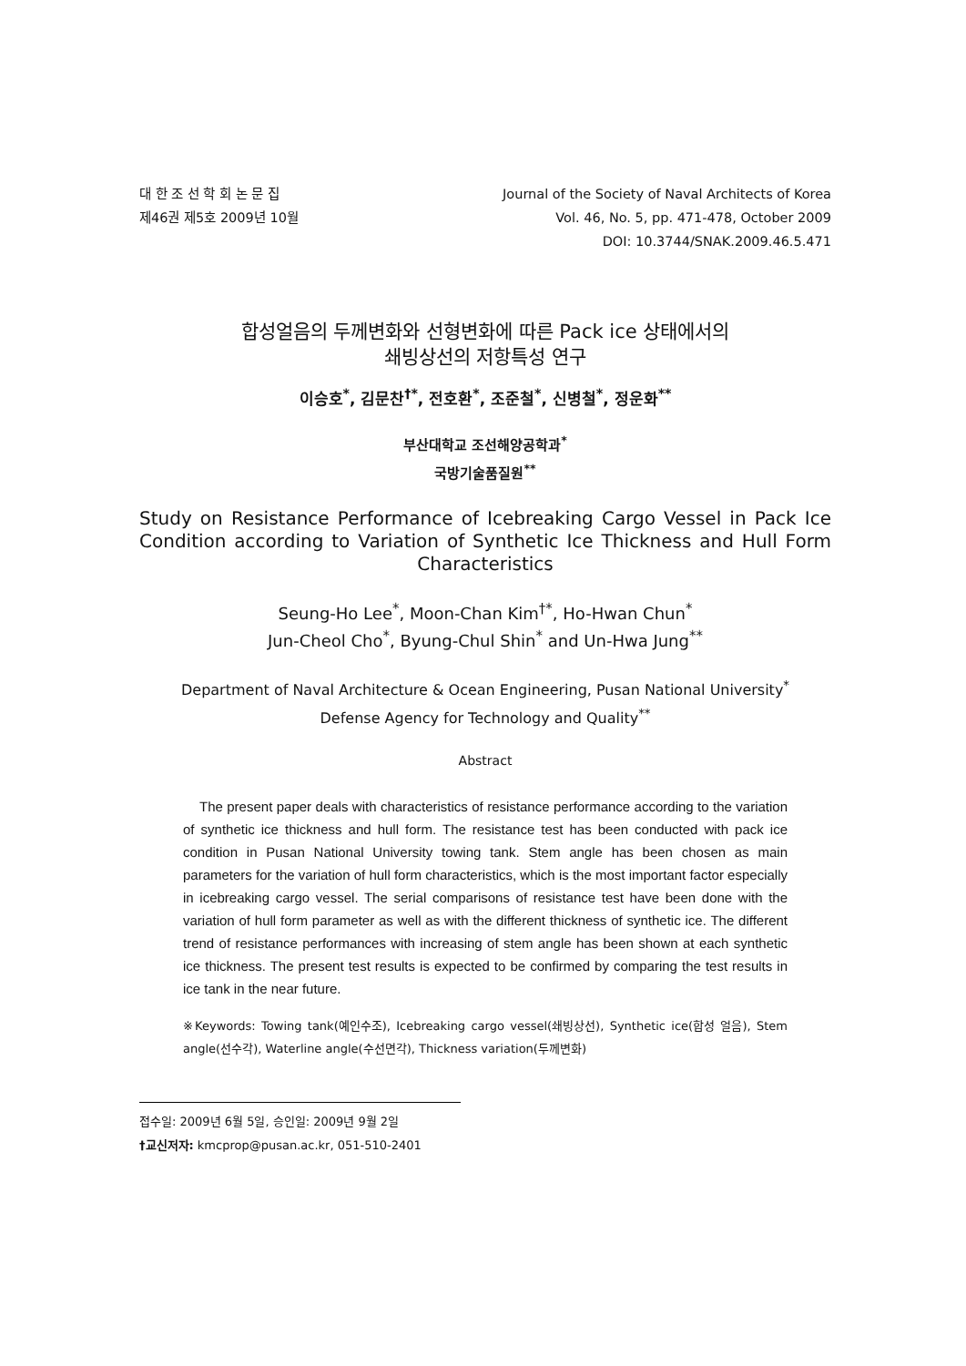대 한 조 선 학 회 논 문 집
제46권 제5호 2009년 10월
Journal of the Society of Naval Architects of Korea
Vol. 46, No. 5, pp. 471-478, October 2009
DOI: 10.3744/SNAK.2009.46.5.471
합성얼음의 두께변화와 선형변화에 따른 Pack ice 상태에서의
쇄빙상선의 저항특성 연구
이승호<sup>*</sup>, 김문찬<sup>†*</sup>, 전호환<sup>*</sup>, 조준철<sup>*</sup>, 신병철<sup>*</sup>, 정운화<sup>**</sup>
부산대학교 조선해양공학과<sup>*</sup>
국방기술품질원<sup>**</sup>
Study on Resistance Performance of Icebreaking Cargo Vessel in Pack Ice Condition according to Variation of Synthetic Ice Thickness and Hull Form Characteristics
Seung-Ho Lee<sup>*</sup>, Moon-Chan Kim<sup>†*</sup>, Ho-Hwan Chun<sup>*</sup>
Jun-Cheol Cho<sup>*</sup>, Byung-Chul Shin<sup>*</sup> and Un-Hwa Jung<sup>**</sup>
Department of Naval Architecture & Ocean Engineering, Pusan National University<sup>*</sup>
Defense Agency for Technology and Quality<sup>**</sup>
Abstract
The present paper deals with characteristics of resistance performance according to the variation of synthetic ice thickness and hull form. The resistance test has been conducted with pack ice condition in Pusan National University towing tank. Stem angle has been chosen as main parameters for the variation of hull form characteristics, which is the most important factor especially in icebreaking cargo vessel. The serial comparisons of resistance test have been done with the variation of hull form parameter as well as with the different thickness of synthetic ice. The different trend of resistance performances with increasing of stem angle has been shown at each synthetic ice thickness. The present test results is expected to be confirmed by comparing the test results in ice tank in the near future.
※Keywords: Towing tank(예인수조), Icebreaking cargo vessel(쇄빙상선), Synthetic ice(합성 얼음), Stem angle(선수각), Waterline angle(수선면각), Thickness variation(두께변화)
접수일: 2009년 6월 5일, 승인일: 2009년 9월 2일
†교신저자: kmcprop@pusan.ac.kr, 051-510-2401